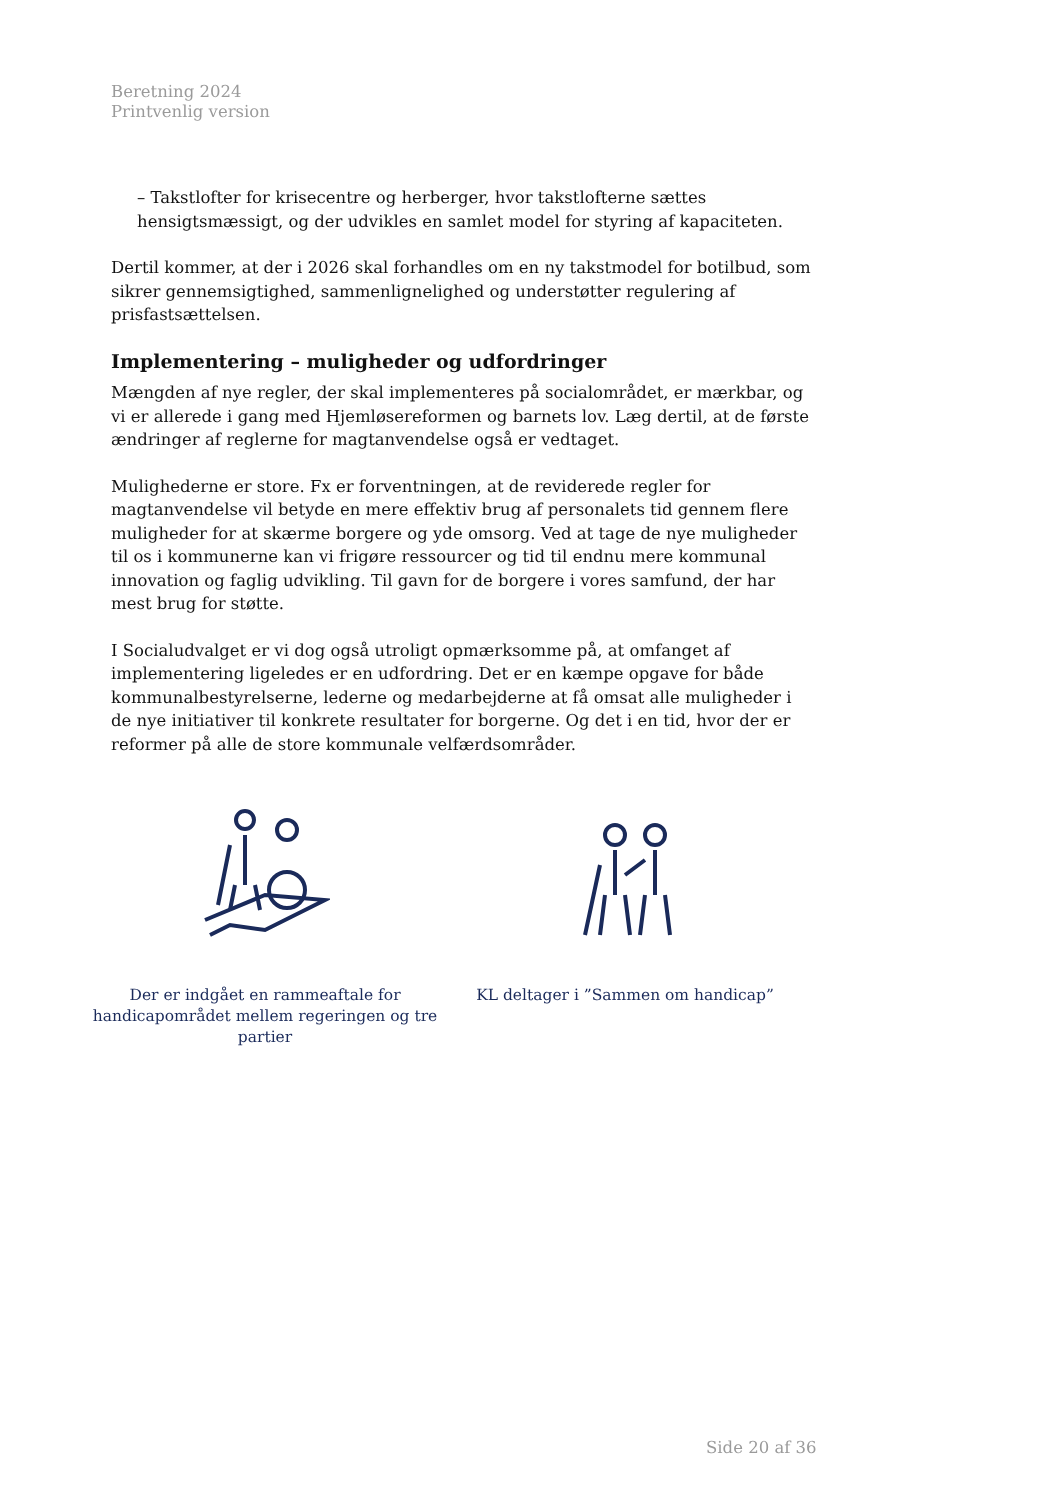Beretning 2024
Printvenlig version
– Takstlofter for krisecentre og herberger, hvor takstlofterne sættes hensigtsmæssigt, og der udvikles en samlet model for styring af kapaciteten.
Dertil kommer, at der i 2026 skal forhandles om en ny takstmodel for botilbud, som sikrer gennemsigtighed, sammenlignelighed og understøtter regulering af prisfastsættelsen.
Implementering – muligheder og udfordringer
Mængden af nye regler, der skal implementeres på socialområdet, er mærkbar, og vi er allerede i gang med Hjemløsereformen og barnets lov. Læg dertil, at de første ændringer af reglerne for magtanvendelse også er vedtaget.
Mulighederne er store. Fx er forventningen, at de reviderede regler for magtanvendelse vil betyde en mere effektiv brug af personalets tid gennem flere muligheder for at skærme borgere og yde omsorg. Ved at tage de nye muligheder til os i kommunerne kan vi frigøre ressourcer og tid til endnu mere kommunal innovation og faglig udvikling. Til gavn for de borgere i vores samfund, der har mest brug for støtte.
I Socialudvalget er vi dog også utroligt opmærksomme på, at omfanget af implementering ligeledes er en udfordring. Det er en kæmpe opgave for både kommunalbestyrelserne, lederne og medarbejderne at få omsat alle muligheder i de nye initiativer til konkrete resultater for borgerne. Og det i en tid, hvor der er reformer på alle de store kommunale velfærdsområder.
Der er indgået en rammeaftale for handicapområdet mellem regeringen og tre partier
KL deltager i ”Sammen om handicap”
Side 20 af 36